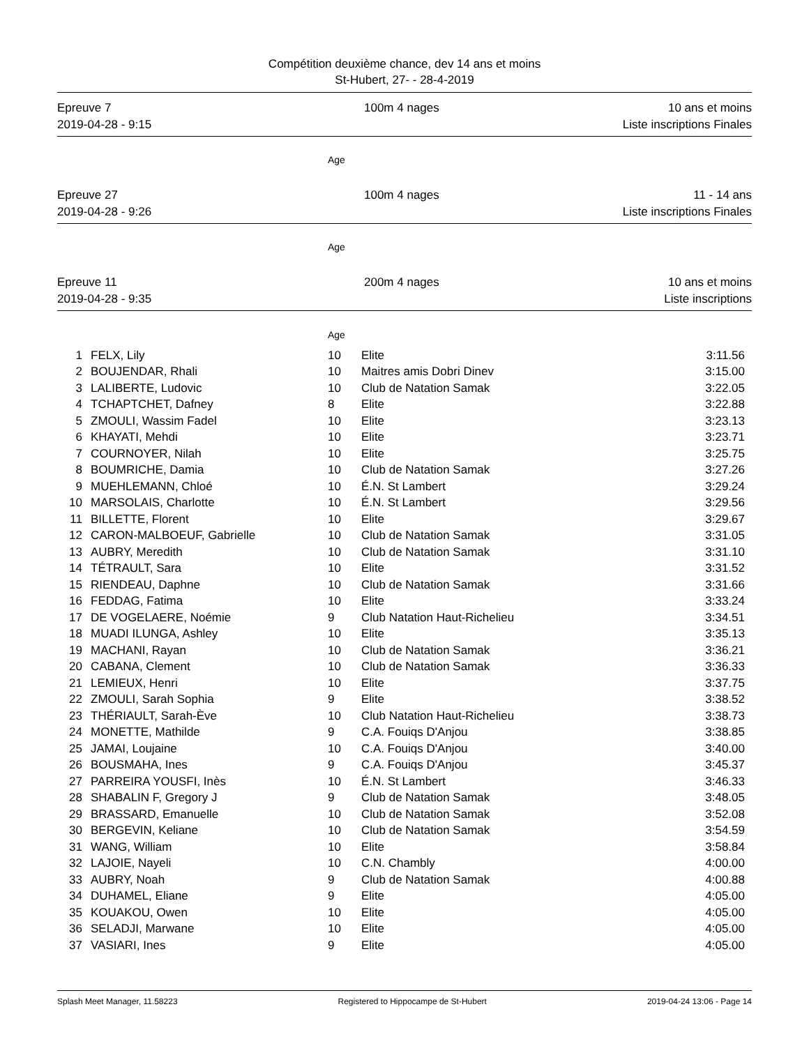Compétition deuxième chance, dev 14 ans et moins
St-Hubert, 27- - 28-4-2019
Epreuve 7
2019-04-28 - 9:15
100m 4 nages 10 ans et moins
Liste inscriptions Finales
Age
Epreuve 27
2019-04-28 - 9:26
100m 4 nages 11 - 14 ans
Liste inscriptions Finales
Age
Epreuve 11
2019-04-28 - 9:35
200m 4 nages 10 ans et moins
Liste inscriptions
Age
| 1 | FELX, Lily | 10 | Elite | 3:11.56 |
| 2 | BOUJENDAR, Rhali | 10 | Maitres amis Dobri Dinev | 3:15.00 |
| 3 | LALIBERTE, Ludovic | 10 | Club de Natation Samak | 3:22.05 |
| 4 | TCHAPTCHET, Dafney | 8 | Elite | 3:22.88 |
| 5 | ZMOULI, Wassim Fadel | 10 | Elite | 3:23.13 |
| 6 | KHAYATI, Mehdi | 10 | Elite | 3:23.71 |
| 7 | COURNOYER, Nilah | 10 | Elite | 3:25.75 |
| 8 | BOUMRICHE, Damia | 10 | Club de Natation Samak | 3:27.26 |
| 9 | MUEHLEMANN, Chloé | 10 | É.N. St Lambert | 3:29.24 |
| 10 | MARSOLAIS, Charlotte | 10 | É.N. St Lambert | 3:29.56 |
| 11 | BILLETTE, Florent | 10 | Elite | 3:29.67 |
| 12 | CARON-MALBOEUF, Gabrielle | 10 | Club de Natation Samak | 3:31.05 |
| 13 | AUBRY, Meredith | 10 | Club de Natation Samak | 3:31.10 |
| 14 | TÉTRAULT, Sara | 10 | Elite | 3:31.52 |
| 15 | RIENDEAU, Daphne | 10 | Club de Natation Samak | 3:31.66 |
| 16 | FEDDAG, Fatima | 10 | Elite | 3:33.24 |
| 17 | DE VOGELAERE, Noémie | 9 | Club Natation Haut-Richelieu | 3:34.51 |
| 18 | MUADI ILUNGA, Ashley | 10 | Elite | 3:35.13 |
| 19 | MACHANI, Rayan | 10 | Club de Natation Samak | 3:36.21 |
| 20 | CABANA, Clement | 10 | Club de Natation Samak | 3:36.33 |
| 21 | LEMIEUX, Henri | 10 | Elite | 3:37.75 |
| 22 | ZMOULI, Sarah Sophia | 9 | Elite | 3:38.52 |
| 23 | THÉRIAULT, Sarah-Ève | 10 | Club Natation Haut-Richelieu | 3:38.73 |
| 24 | MONETTE, Mathilde | 9 | C.A. Fouiqs D'Anjou | 3:38.85 |
| 25 | JAMAI, Loujaine | 10 | C.A. Fouiqs D'Anjou | 3:40.00 |
| 26 | BOUSMAHA, Ines | 9 | C.A. Fouiqs D'Anjou | 3:45.37 |
| 27 | PARREIRA YOUSFI, Inès | 10 | É.N. St Lambert | 3:46.33 |
| 28 | SHABALIN F, Gregory J | 9 | Club de Natation Samak | 3:48.05 |
| 29 | BRASSARD, Emanuelle | 10 | Club de Natation Samak | 3:52.08 |
| 30 | BERGEVIN, Keliane | 10 | Club de Natation Samak | 3:54.59 |
| 31 | WANG, William | 10 | Elite | 3:58.84 |
| 32 | LAJOIE, Nayeli | 10 | C.N. Chambly | 4:00.00 |
| 33 | AUBRY, Noah | 9 | Club de Natation Samak | 4:00.88 |
| 34 | DUHAMEL, Eliane | 9 | Elite | 4:05.00 |
| 35 | KOUAKOU, Owen | 10 | Elite | 4:05.00 |
| 36 | SELADJI, Marwane | 10 | Elite | 4:05.00 |
| 37 | VASIARI, Ines | 9 | Elite | 4:05.00 |
Splash Meet Manager, 11.58223 Registered to Hippocampe de St-Hubert 2019-04-24 13:06 - Page 14